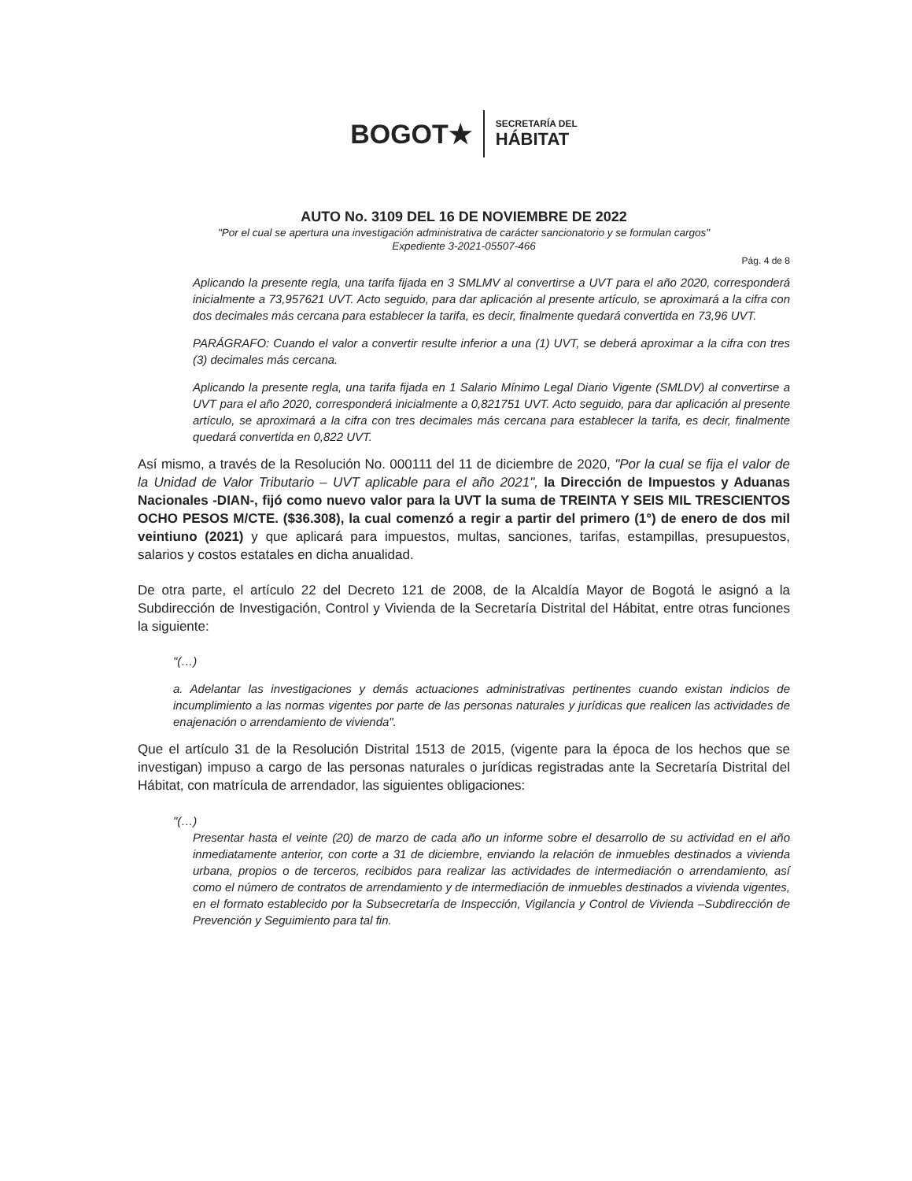BOGOT★
SECRETARÍA DEL
HÁBITAT
AUTO No. 3109 DEL 16 DE NOVIEMBRE DE 2022
"Por el cual se apertura una investigación administrativa de carácter sancionatorio y se formulan cargos"
Expediente 3-2021-05507-466
Pág. 4 de 8
Aplicando la presente regla, una tarifa fijada en 3 SMLMV al convertirse a UVT para el año 2020, corresponderá inicialmente a 73,957621 UVT. Acto seguido, para dar aplicación al presente artículo, se aproximará a la cifra con dos decimales más cercana para establecer la tarifa, es decir, finalmente quedará convertida en 73,96 UVT.
PARÁGRAFO: Cuando el valor a convertir resulte inferior a una (1) UVT, se deberá aproximar a la cifra con tres (3) decimales más cercana.
Aplicando la presente regla, una tarifa fijada en 1 Salario Mínimo Legal Diario Vigente (SMLDV) al convertirse a UVT para el año 2020, corresponderá inicialmente a 0,821751 UVT. Acto seguido, para dar aplicación al presente artículo, se aproximará a la cifra con tres decimales más cercana para establecer la tarifa, es decir, finalmente quedará convertida en 0,822 UVT.
Así mismo, a través de la Resolución No. 000111 del 11 de diciembre de 2020, "Por la cual se fija el valor de la Unidad de Valor Tributario – UVT aplicable para el año 2021", la Dirección de Impuestos y Aduanas Nacionales -DIAN-, fijó como nuevo valor para la UVT la suma de TREINTA Y SEIS MIL TRESCIENTOS OCHO PESOS M/CTE. ($36.308), la cual comenzó a regir a partir del primero (1°) de enero de dos mil veintiuno (2021) y que aplicará para impuestos, multas, sanciones, tarifas, estampillas, presupuestos, salarios y costos estatales en dicha anualidad.
De otra parte, el artículo 22 del Decreto 121 de 2008, de la Alcaldía Mayor de Bogotá le asignó a la Subdirección de Investigación, Control y Vivienda de la Secretaría Distrital del Hábitat, entre otras funciones la siguiente:
"(…)
a. Adelantar las investigaciones y demás actuaciones administrativas pertinentes cuando existan indicios de incumplimiento a las normas vigentes por parte de las personas naturales y jurídicas que realicen las actividades de enajenación o arrendamiento de vivienda".
Que el artículo 31 de la Resolución Distrital 1513 de 2015, (vigente para la época de los hechos que se investigan) impuso a cargo de las personas naturales o jurídicas registradas ante la Secretaría Distrital del Hábitat, con matrícula de arrendador, las siguientes obligaciones:
"(…)
Presentar hasta el veinte (20) de marzo de cada año un informe sobre el desarrollo de su actividad en el año inmediatamente anterior, con corte a 31 de diciembre, enviando la relación de inmuebles destinados a vivienda urbana, propios o de terceros, recibidos para realizar las actividades de intermediación o arrendamiento, así como el número de contratos de arrendamiento y de intermediación de inmuebles destinados a vivienda vigentes, en el formato establecido por la Subsecretaría de Inspección, Vigilancia y Control de Vivienda –Subdirección de Prevención y Seguimiento para tal fin.